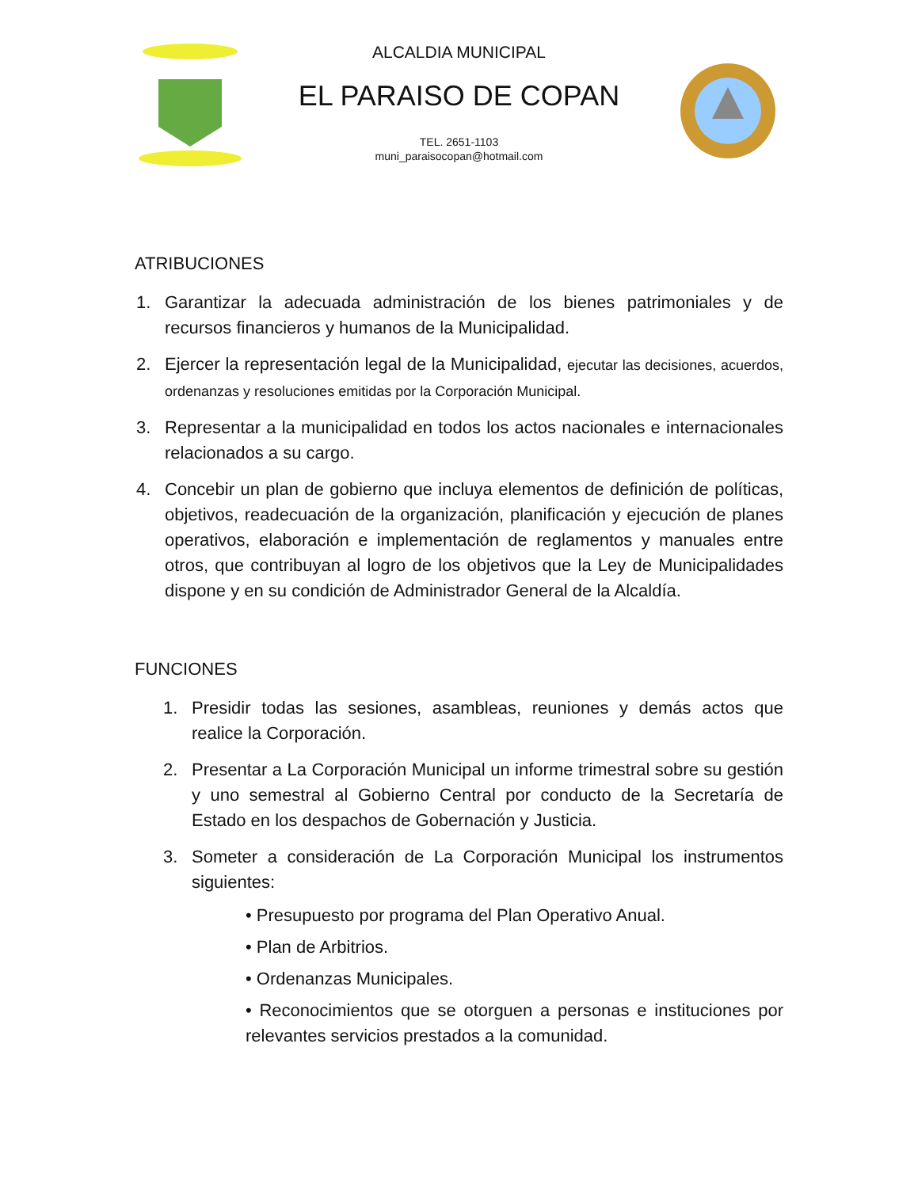ALCALDIA MUNICIPAL
EL PARAISO DE COPAN
TEL. 2651-1103
muni_paraisocopan@hotmail.com
ATRIBUCIONES
1. Garantizar la adecuada administración de los bienes patrimoniales y de recursos financieros y humanos de la Municipalidad.
2. Ejercer la representación legal de la Municipalidad, ejecutar las decisiones, acuerdos, ordenanzas y resoluciones emitidas por la Corporación Municipal.
3. Representar a la municipalidad en todos los actos nacionales e internacionales relacionados a su cargo.
4. Concebir un plan de gobierno que incluya elementos de definición de políticas, objetivos, readecuación de la organización, planificación y ejecución de planes operativos, elaboración e implementación de reglamentos y manuales entre otros, que contribuyan al logro de los objetivos que la Ley de Municipalidades dispone y en su condición de Administrador General de la Alcaldía.
FUNCIONES
1. Presidir todas las sesiones, asambleas, reuniones y demás actos que realice la Corporación.
2. Presentar a La Corporación Municipal un informe trimestral sobre su gestión y uno semestral al Gobierno Central por conducto de la Secretaría de Estado en los despachos de Gobernación y Justicia.
3. Someter a consideración de La Corporación Municipal los instrumentos siguientes:
• Presupuesto por programa del Plan Operativo Anual.
• Plan de Arbitrios.
• Ordenanzas Municipales.
• Reconocimientos que se otorguen a personas e instituciones por relevantes servicios prestados a la comunidad.